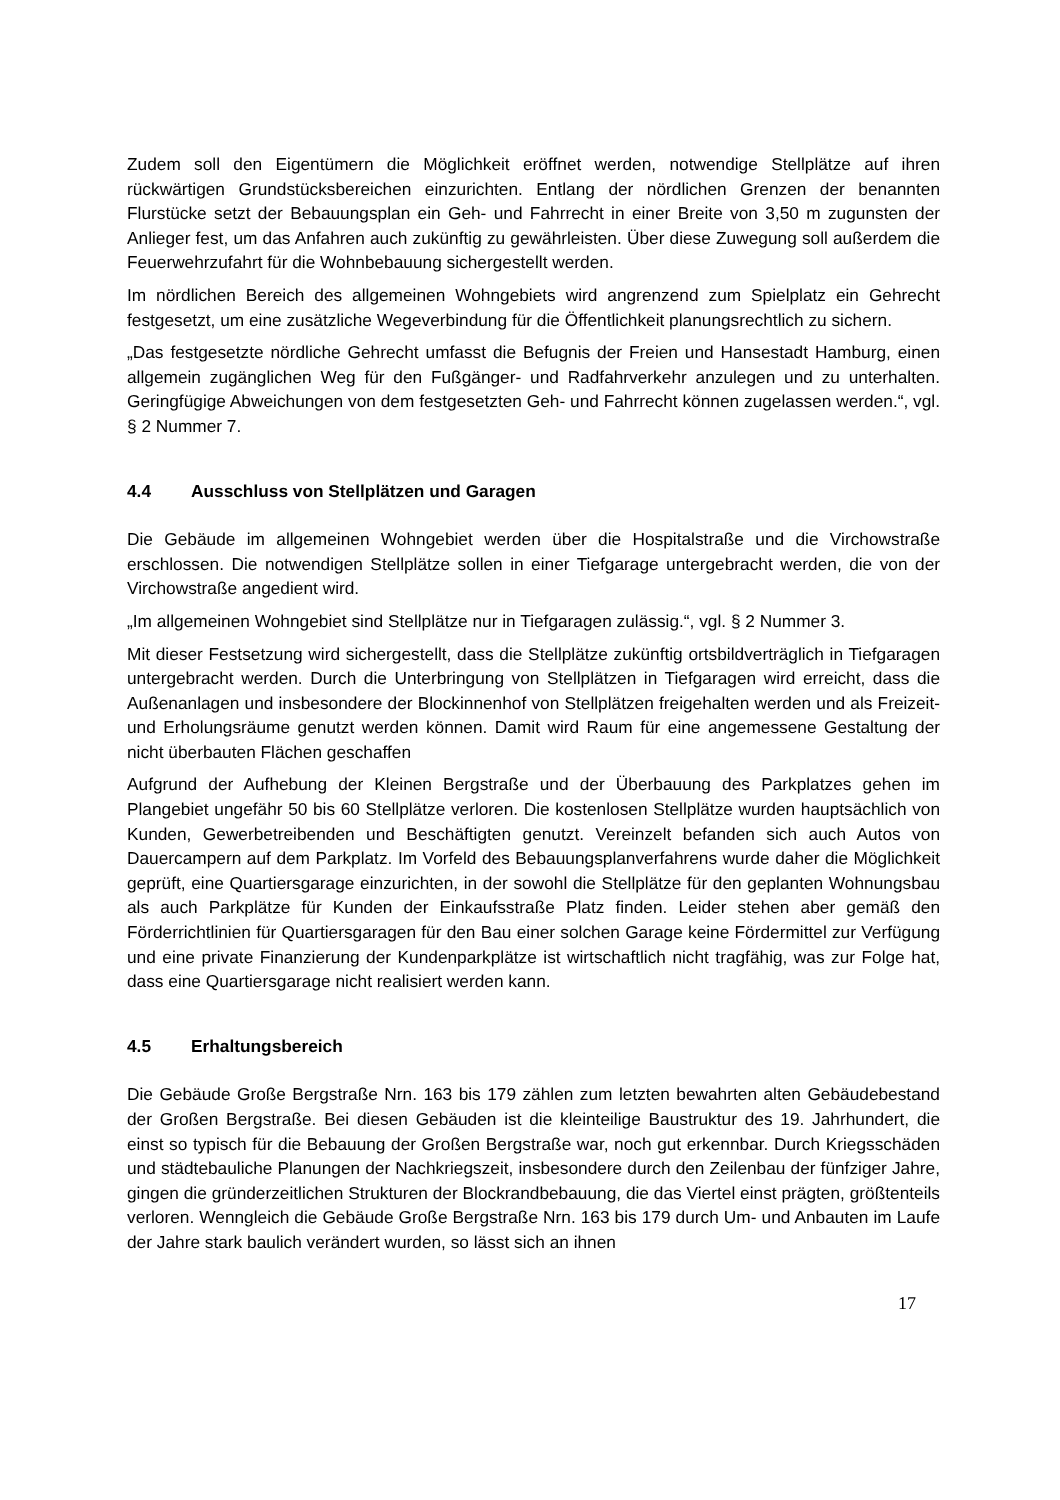Zudem soll den Eigentümern die Möglichkeit eröffnet werden, notwendige Stellplätze auf ihren rückwärtigen Grundstücksbereichen einzurichten. Entlang der nördlichen Grenzen der benannten Flurstücke setzt der Bebauungsplan ein Geh- und Fahrrecht in einer Breite von 3,50 m zugunsten der Anlieger fest, um das Anfahren auch zukünftig zu gewährleisten. Über diese Zuwegung soll außerdem die Feuerwehrzufahrt für die Wohnbebauung sichergestellt werden.
Im nördlichen Bereich des allgemeinen Wohngebiets wird angrenzend zum Spielplatz ein Gehrecht festgesetzt, um eine zusätzliche Wegeverbindung für die Öffentlichkeit planungsrechtlich zu sichern.
„Das festgesetzte nördliche Gehrecht umfasst die Befugnis der Freien und Hansestadt Hamburg, einen allgemein zugänglichen Weg für den Fußgänger- und Radfahrverkehr anzulegen und zu unterhalten. Geringfügige Abweichungen von dem festgesetzten Geh- und Fahrrecht können zugelassen werden.“, vgl. § 2 Nummer 7.
4.4 Ausschluss von Stellplätzen und Garagen
Die Gebäude im allgemeinen Wohngebiet werden über die Hospitalstraße und die Virchowstraße erschlossen. Die notwendigen Stellplätze sollen in einer Tiefgarage untergebracht werden, die von der Virchowstraße angedient wird.
„Im allgemeinen Wohngebiet sind Stellplätze nur in Tiefgaragen zulässig.“, vgl. § 2 Nummer 3.
Mit dieser Festsetzung wird sichergestellt, dass die Stellplätze zukünftig ortsbildverträglich in Tiefgaragen untergebracht werden. Durch die Unterbringung von Stellplätzen in Tiefgaragen wird erreicht, dass die Außenanlagen und insbesondere der Blockinnenhof von Stellplätzen freigehalten werden und als Freizeit- und Erholungsräume genutzt werden können. Damit wird Raum für eine angemessene Gestaltung der nicht überbauten Flächen geschaffen
Aufgrund der Aufhebung der Kleinen Bergstraße und der Überbauung des Parkplatzes gehen im Plangebiet ungefähr 50 bis 60 Stellplätze verloren. Die kostenlosen Stellplätze wurden hauptsächlich von Kunden, Gewerbetreibenden und Beschäftigten genutzt. Vereinzelt befanden sich auch Autos von Dauercampern auf dem Parkplatz. Im Vorfeld des Bebauungsplanverfahrens wurde daher die Möglichkeit geprüft, eine Quartiersgarage einzurichten, in der sowohl die Stellplätze für den geplanten Wohnungsbau als auch Parkplätze für Kunden der Einkaufsstraße Platz finden. Leider stehen aber gemäß den Förderrichtlinien für Quartiersgaragen für den Bau einer solchen Garage keine Fördermittel zur Verfügung und eine private Finanzierung der Kundenparkplätze ist wirtschaftlich nicht tragfähig, was zur Folge hat, dass eine Quartiersgarage nicht realisiert werden kann.
4.5 Erhaltungsbereich
Die Gebäude Große Bergstraße Nrn. 163 bis 179 zählen zum letzten bewahrten alten Gebäudebestand der Großen Bergstraße. Bei diesen Gebäuden ist die kleinteilige Baustruktur des 19. Jahrhundert, die einst so typisch für die Bebauung der Großen Bergstraße war, noch gut erkennbar. Durch Kriegsschäden und städtebauliche Planungen der Nachkriegszeit, insbesondere durch den Zeilenbau der fünfziger Jahre, gingen die gründerzeitlichen Strukturen der Blockrandbebauung, die das Viertel einst prägten, größtenteils verloren. Wenngleich die Gebäude Große Bergstraße Nrn. 163 bis 179 durch Um- und Anbauten im Laufe der Jahre stark baulich verändert wurden, so lässt sich an ihnen
17